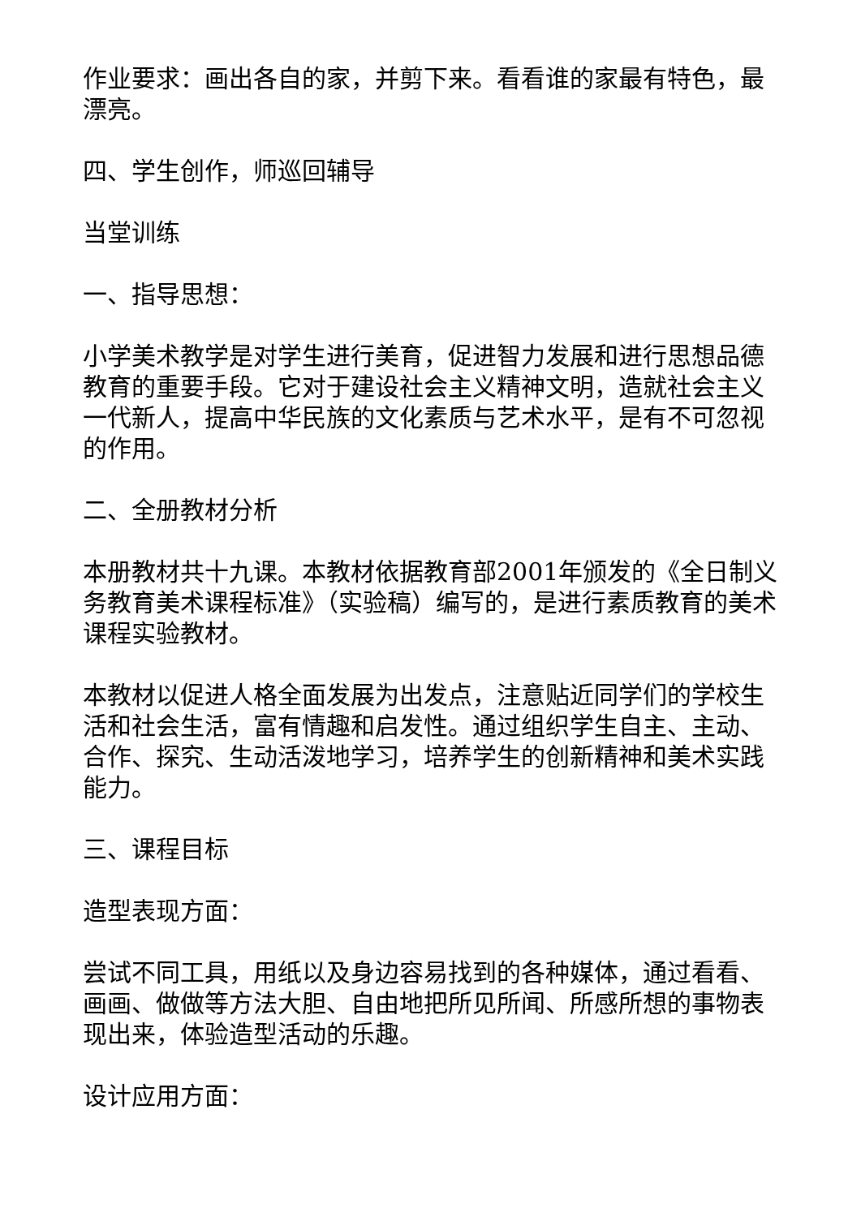作业要求：画出各自的家，并剪下来。看看谁的家最有特色，最漂亮。
四、学生创作，师巡回辅导
当堂训练
一、指导思想：
小学美术教学是对学生进行美育，促进智力发展和进行思想品德教育的重要手段。它对于建设社会主义精神文明，造就社会主义一代新人，提高中华民族的文化素质与艺术水平，是有不可忽视的作用。
二、全册教材分析
本册教材共十九课。本教材依据教育部2001年颁发的《全日制义务教育美术课程标准》（实验稿）编写的，是进行素质教育的美术课程实验教材。
本教材以促进人格全面发展为出发点，注意贴近同学们的学校生活和社会生活，富有情趣和启发性。通过组织学生自主、主动、合作、探究、生动活泼地学习，培养学生的创新精神和美术实践能力。
三、课程目标
造型表现方面：
尝试不同工具，用纸以及身边容易找到的各种媒体，通过看看、画画、做做等方法大胆、自由地把所见所闻、所感所想的事物表现出来，体验造型活动的乐趣。
设计应用方面：